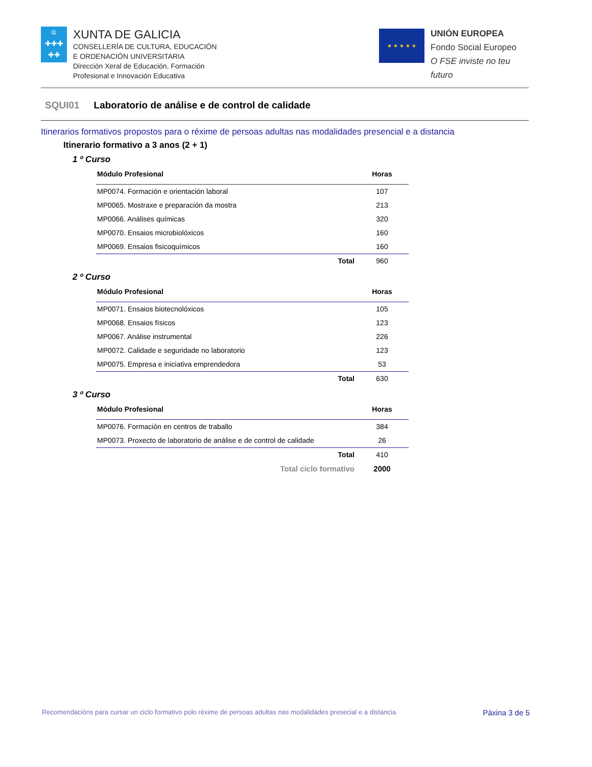♔
✚✚✚
✚✚
XUNTA DE GALICIA
CONSELLERÍA DE CULTURA, EDUCACIÓN
E ORDENACIÓN UNIVERSITARIA
Dirección Xeral de Educación, Formación
Profesional e Innovación Educativa
★ ★ ★ ★ ★
UNIÓN EUROPEA
Fondo Social Europeo
O FSE inviste no teu futuro
SQUI01 Laboratorio de análise e de control de calidade
Itinerarios formativos propostos para o réxime de persoas adultas nas modalidades presencial e a distancia
Itinerario formativo a 3 anos (2 + 1)
1 º Curso
| Módulo Profesional | Horas |
| --- | --- |
| MP0074. Formación e orientación laboral | 107 |
| MP0065. Mostraxe e preparación da mostra | 213 |
| MP0066. Análises químicas | 320 |
| MP0070. Ensaios microbiolóxicos | 160 |
| MP0069. Ensaios fisicoquímicos | 160 |
| Total | 960 |
2 º Curso
| Módulo Profesional | Horas |
| --- | --- |
| MP0071. Ensaios biotecnolóxicos | 105 |
| MP0068. Ensaios físicos | 123 |
| MP0067. Análise instrumental | 226 |
| MP0072. Calidade e seguridade no laboratorio | 123 |
| MP0075. Empresa e iniciativa emprendedora | 53 |
| Total | 630 |
3 º Curso
| Módulo Profesional | Horas |
| --- | --- |
| MP0076. Formación en centros de traballo | 384 |
| MP0073. Proxecto de laboratorio de análise e de control de calidade | 26 |
| Total | 410 |
| Total ciclo formativo | 2000 |
Recomendacións para cursar un ciclo formativo polo réxime de persoas adultas nas modalidades presecial e a distancia. Páxina 3 de 5